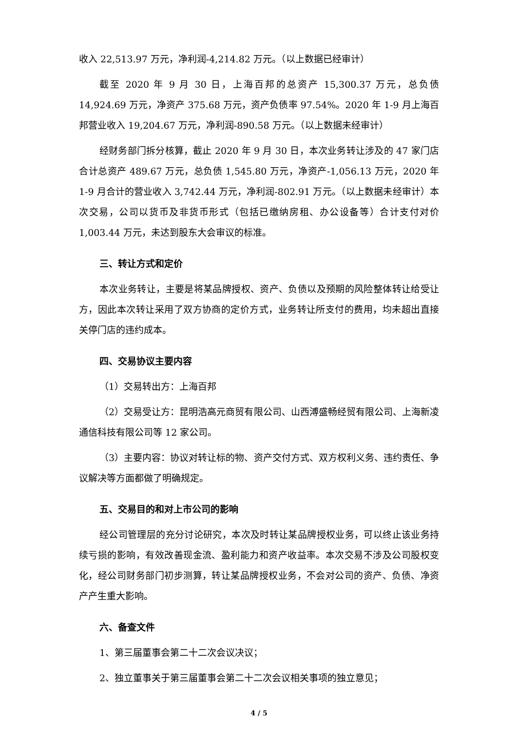收入 22,513.97 万元，净利润-4,214.82 万元。（以上数据已经审计）
截至 2020 年 9 月 30 日，上海百邦的总资产 15,300.37 万元，总负债 14,924.69 万元，净资产 375.68 万元，资产负债率 97.54%。2020 年 1-9 月上海百邦营业收入 19,204.67 万元，净利润-890.58 万元。（以上数据未经审计）
经财务部门拆分核算，截止 2020 年 9 月 30 日，本次业务转让涉及的 47 家门店合计总资产 489.67 万元，总负债 1,545.80 万元，净资产-1,056.13 万元，2020 年 1-9 月合计的营业收入 3,742.44 万元，净利润-802.91 万元。（以上数据未经审计）本次交易，公司以货币及非货币形式（包括已缴纳房租、办公设备等）合计支付对价 1,003.44 万元，未达到股东大会审议的标准。
三、转让方式和定价
本次业务转让，主要是将某品牌授权、资产、负债以及预期的风险整体转让给受让方，因此本次转让采用了双方协商的定价方式，业务转让所支付的费用，均未超出直接关停门店的违约成本。
四、交易协议主要内容
（1）交易转出方：上海百邦
（2）交易受让方：昆明浩高元商贸有限公司、山西溥盛畅经贸有限公司、上海新凌通信科技有限公司等 12 家公司。
（3）主要内容：协议对转让标的物、资产交付方式、双方权利义务、违约责任、争议解决等方面都做了明确规定。
五、交易目的和对上市公司的影响
经公司管理层的充分讨论研究，本次及时转让某品牌授权业务，可以终止该业务持续亏损的影响，有效改善现金流、盈利能力和资产收益率。本次交易不涉及公司股权变化，经公司财务部门初步测算，转让某品牌授权业务，不会对公司的资产、负债、净资产产生重大影响。
六、备查文件
1、第三届董事会第二十二次会议决议；
2、独立董事关于第三届董事会第二十二次会议相关事项的独立意见；
4 / 5